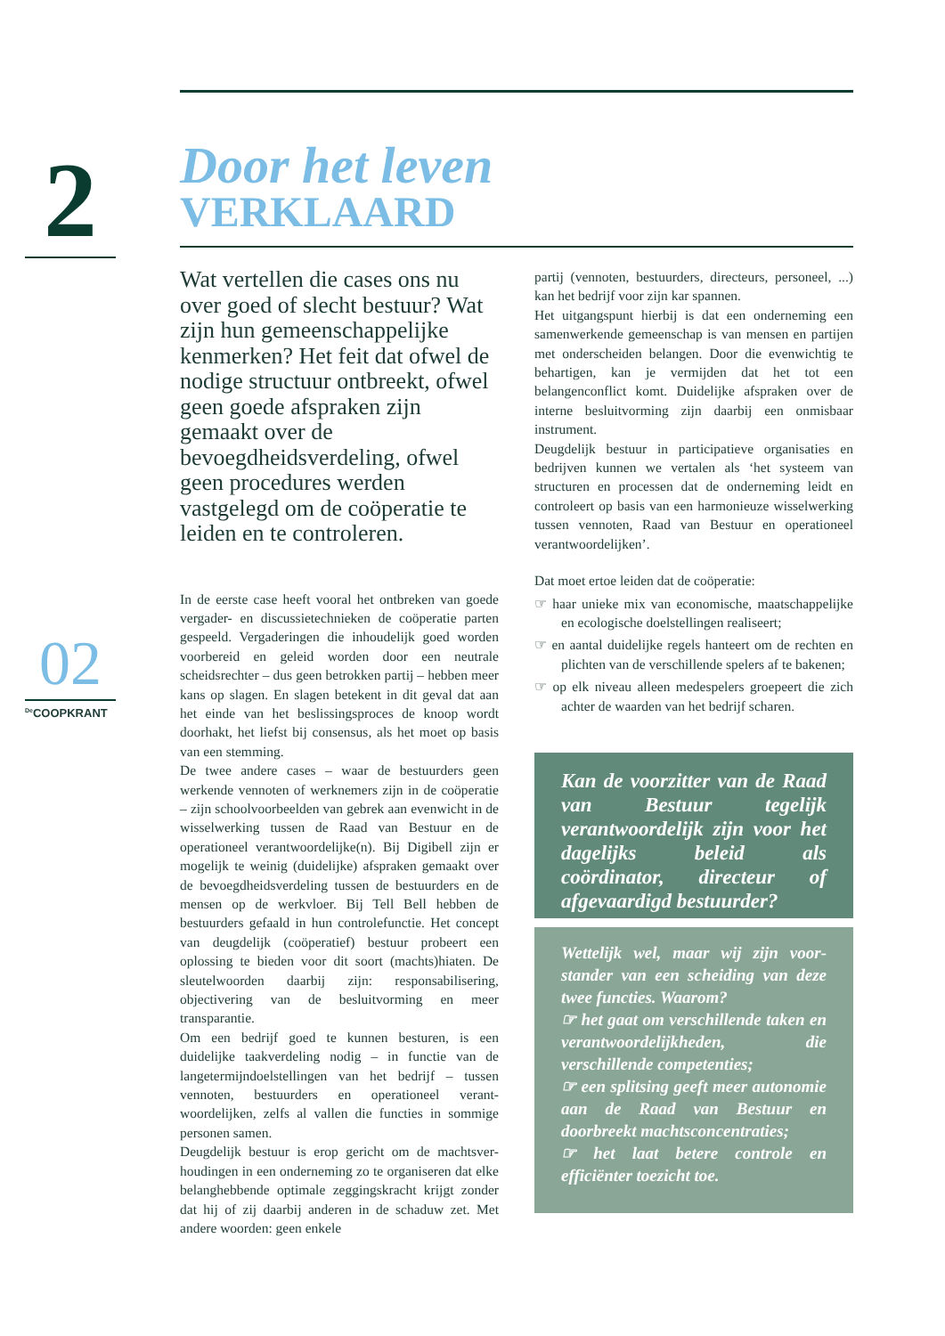2
02
<sup>De</sup>COOPKRANT
Door het leven
VERKLAARD
Wat vertellen die cases ons nu over goed of slecht bestuur? Wat zijn hun gemeenschap­pelijke kenmerken? Het feit dat ofwel de nodige structuur ontbreekt, ofwel geen goede afspraken zijn gemaakt over de bevoegdheidsverdeling, ofwel geen procedures werden vastgelegd om de coöperatie te leiden en te controleren.
In de eerste case heeft vooral het ontbreken van goede vergader- en discussietechnieken de coöpe­ratie parten gespeeld. Vergaderingen die inhoude­lijk goed worden voorbereid en geleid worden door een neutrale scheidsrechter – dus geen betrokken partij – hebben meer kans op slagen. En slagen betekent in dit geval dat aan het einde van het bes­lissingsproces de knoop wordt doorhakt, het liefst bij consensus, als het moet op basis van een stemming.
De twee andere cases – waar de bestuurders geen werkende vennoten of werknemers zijn in de coöperatie – zijn schoolvoorbeelden van gebrek aan evenwicht in de wisselwerking tussen de Raad van Bestuur en de operationeel verantwoordelijke(n). Bij Digibell zijn er mogelijk te weinig (duidelijke) afspraken gemaakt over de bevoegdheidsverdeling tussen de bestuurders en de mensen op de werk­vloer. Bij Tell Bell hebben de bestuurders gefaald in hun controlefunctie. Het concept van deugdelijk (coöperatief) bestuur probeert een oplossing te bieden voor dit soort (machts)hiaten. De sleutel­woorden daarbij zijn: responsabilisering, objectiver­ing van de besluitvorming en meer transparantie.
Om een bedrijf goed te kunnen besturen, is een duidelijke taakverdeling nodig – in functie van de langetermijndoelstellingen van het bedrijf – tus­sen vennoten, bestuurders en operationeel verant­woordelijken, zelfs al vallen die functies in sommige personen samen.
Deugdelijk bestuur is erop gericht om de machtsver­houdingen in een onderneming zo te organiseren dat elke belanghebbende optimale zeggingskracht krijgt zonder dat hij of zij daarbij anderen in de schaduw zet. Met andere woorden: geen enkele
partij (vennoten, bestuurders, directeurs, perso­neel, ...) kan het bedrijf voor zijn kar spannen.
Het uitgangspunt hierbij is dat een onderneming een samenwerkende gemeenschap is van mensen en partijen met onderscheiden belangen. Door die evenwichtig te behartigen, kan je vermijden dat het tot een belangenconflict komt. Duidelijke afspra­ken over de interne besluitvorming zijn daarbij een onmisbaar instrument.
Deugdelijk bestuur in participatieve organisaties en bedrijven kunnen we vertalen als ‘het systeem van structuren en processen dat de onderneming leidt en controleert op basis van een harmonieuze wissel­werking tussen vennoten, Raad van Bestuur en operationeel verantwoordelijken’.
Dat moet ertoe leiden dat de coöperatie:
☞ haar unieke mix van economische, maatschap­pelijke en ecologische doelstellingen realiseert;
☞ en aantal duidelijke regels hanteert om de rech­ten en plichten van de verschillende spelers af te bakenen;
☞ op elk niveau alleen medespelers groepeert die zich achter de waarden van het bedrijf scharen.
Kan de voorzitter van de Raad van Bestuur tegelijk verantwoordelijk zijn voor het dagelijks beleid als coördinator, directeur of afgevaardigd bestuurder?
Wettelijk wel, maar wij zijn voor­stander van een scheiding van deze twee functies. Waarom?
☞ het gaat om verschillende taken en verantwoordelijkheden, die verschillende competenties;
☞ een splitsing geeft meer autono­mie aan de Raad van Bestuur en doorbreekt machtsconcentraties;
☞ het laat betere controle en efficiënter toezicht toe.